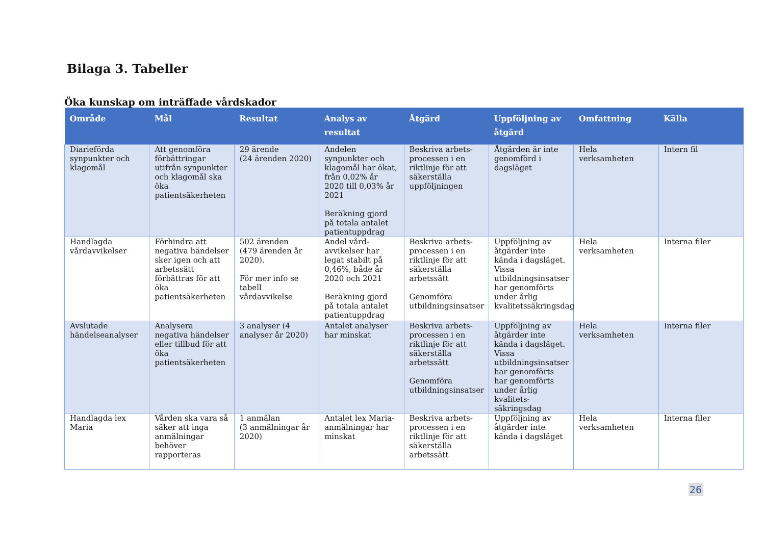Bilaga 3. Tabeller
Öka kunskap om inträffade vårdskador
| Område | Mål | Resultat | Analys av resultat | Åtgärd | Uppföljning av åtgärd | Omfattning | Källa |
| --- | --- | --- | --- | --- | --- | --- | --- |
| Diarieförda synpunkter och klagomål | Att genomföra förbättringar utifrån synpunkter och klagomål ska öka patientsäkerheten | 29 ärende (24 ärenden 2020) | Andelen synpunkter och klagomål har ökat, från 0,02% år 2020 till 0,03% år 2021 Beräkning gjord på totala antalet patientuppdrag | Beskriva arbets-processen i en riktlinje för att säkerställa uppföljningen | Åtgärden är inte genomförd i dagsläget | Hela verksamheten | Intern fil |
| Handlagda vårdavvikelser | Förhindra att negativa händelser sker igen och att arbetssätt förbättras för att öka patientsäkerheten | 502 ärenden (479 ärenden år 2020). För mer info se tabell vårdavvikelse | Andel vård-avvikelser har legat stabilt på 0,46%, både år 2020 och 2021 Beräkning gjord på totala antalet patientuppdrag | Beskriva arbets-processen i en riktlinje för att säkerställa arbetssätt Genomföra utbildningsinsatser | Uppföljning av åtgärder inte kända i dagsläget. Vissa utbildningsinsatser har genomförts under årlig kvalitetssäkringsdag | Hela verksamheten | Interna filer |
| Avslutade händelseanalyser | Analysera negativa händelser eller tillbud för att öka patientsäkerheten | 3 analyser (4 analyser år 2020) | Antalet analyser har minskat | Beskriva arbets-processen i en riktlinje för att säkerställa arbetssätt Genomföra utbildningsinsatser | Uppföljning av åtgärder inte kända i dagsläget. Vissa utbildningsinsatser har genomförts har genomförts under årlig kvalitets-säkringsdag | Hela verksamheten | Interna filer |
| Handlagda lex Maria | Vården ska vara så säker att inga anmälningar behöver rapporteras | 1 anmälan (3 anmälningar år 2020) | Antalet lex Maria-anmälningar har minskat | Beskriva arbets-processen i en riktlinje för att säkerställa arbetssätt | Uppföljning av åtgärder inte kända i dagsläget | Hela verksamheten | Interna filer |
26